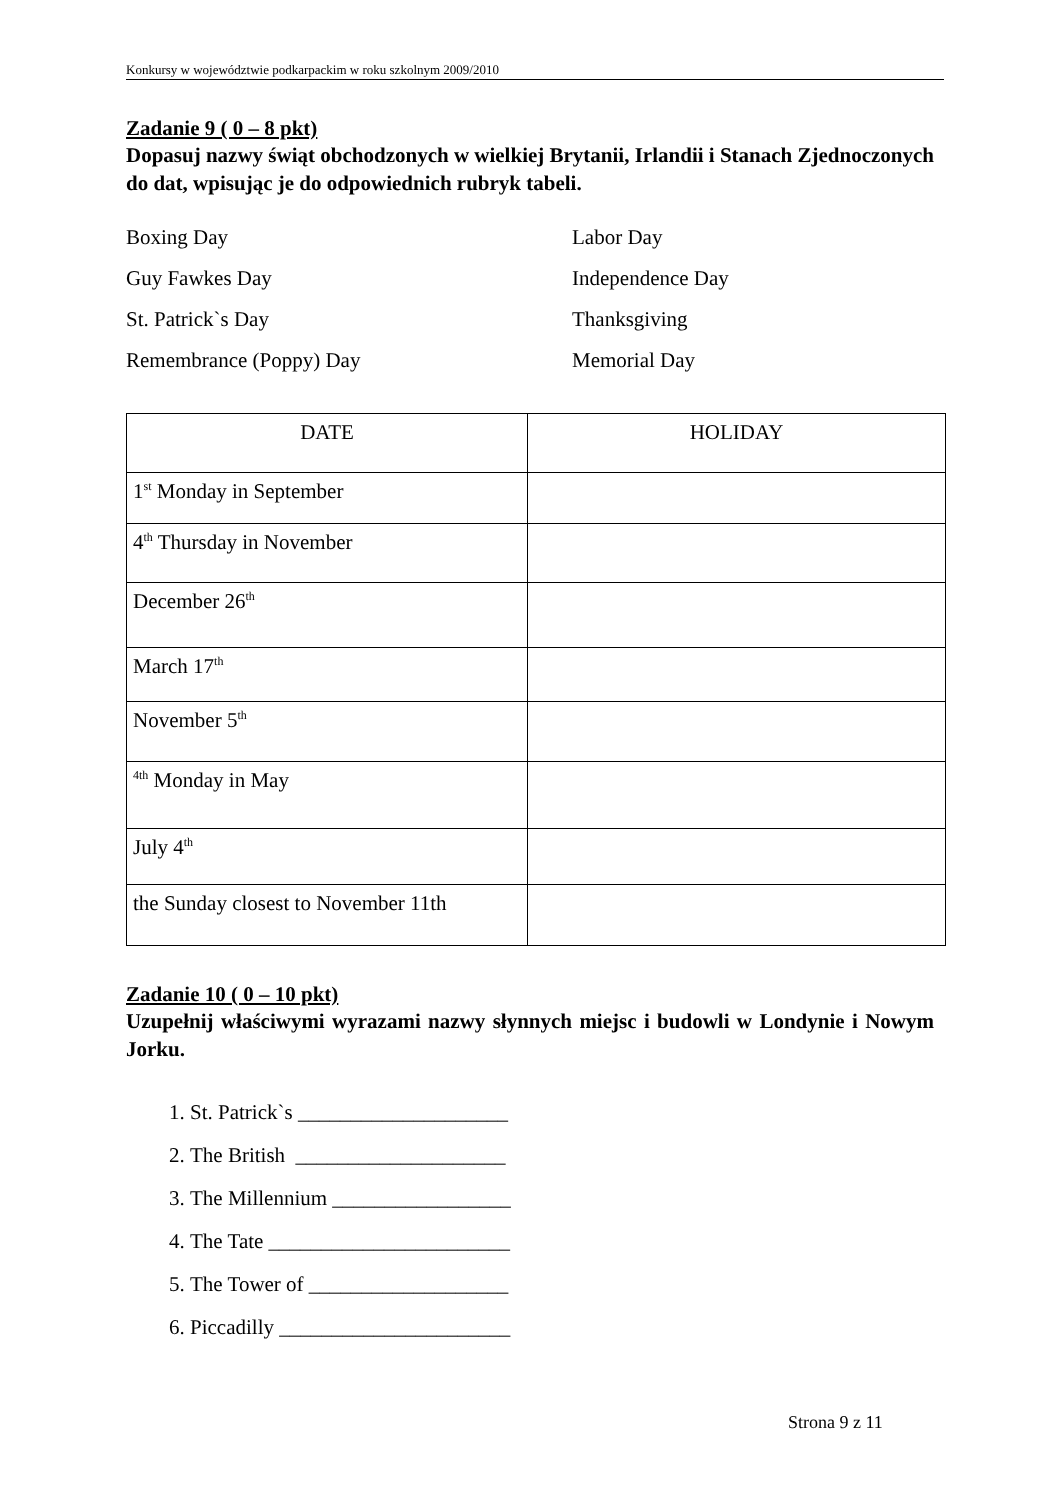Konkursy w województwie podkarpackim w roku szkolnym 2009/2010
Zadanie 9 ( 0 – 8 pkt)
Dopasuj nazwy świąt obchodzonych w wielkiej Brytanii, Irlandii i Stanach Zjednoczonych do dat, wpisując je do odpowiednich rubryk tabeli.
Boxing Day
Labor Day
Guy Fawkes Day
Independence Day
St. Patrick`s Day
Thanksgiving
Remembrance (Poppy) Day
Memorial Day
| DATE | HOLIDAY |
| --- | --- |
| 1<sup>st</sup> Monday in September | |
| 4<sup>th</sup> Thursday in November | |
| December 26<sup>th</sup> | |
| March 17<sup>th</sup> | |
| November 5<sup>th</sup> | |
| <sup>4th</sup> Monday in May | |
| July 4<sup>th</sup> | |
| the Sunday closest to November 11th | |
Zadanie 10 ( 0 – 10 pkt)
Uzupełnij właściwymi wyrazami nazwy słynnych miejsc i budowli w Londynie i Nowym Jorku.
1. St. Patrick`s ____________________
2. The British ____________________
3. The Millennium _________________
4. The Tate _______________________
5. The Tower of ___________________
6. Piccadilly ______________________
Strona 9 z 11